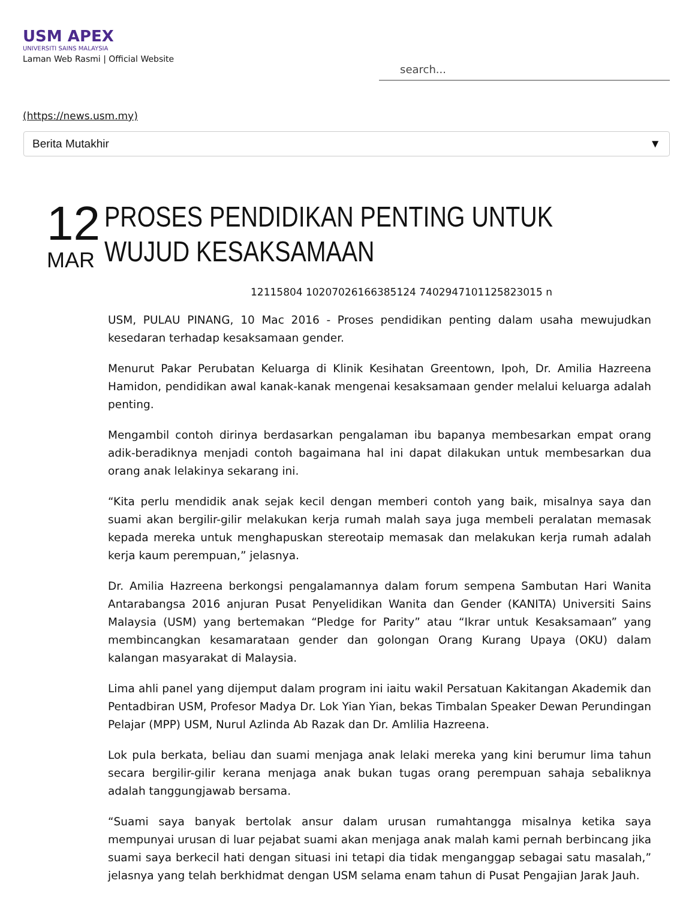USM APEX
UNIVERSITI SAINS MALAYSIA
Laman Web Rasmi | Official Website
search...
(https://news.usm.my)
Berita Mutakhir ▼
12
MAR
PROSES PENDIDIKAN PENTING UNTUK WUJUD KESAKSAMAAN
12115804 10207026166385124 7402947101125823015 n
USM, PULAU PINANG, 10 Mac 2016 - Proses pendidikan penting dalam usaha mewujudkan kesedaran terhadap kesaksamaan gender.
Menurut Pakar Perubatan Keluarga di Klinik Kesihatan Greentown, Ipoh, Dr. Amilia Hazreena Hamidon, pendidikan awal kanak-kanak mengenai kesaksamaan gender melalui keluarga adalah penting.
Mengambil contoh dirinya berdasarkan pengalaman ibu bapanya membesarkan empat orang adik-beradiknya menjadi contoh bagaimana hal ini dapat dilakukan untuk membesarkan dua orang anak lelakinya sekarang ini.
“Kita perlu mendidik anak sejak kecil dengan memberi contoh yang baik, misalnya saya dan suami akan bergilir-gilir melakukan kerja rumah malah saya juga membeli peralatan memasak kepada mereka untuk menghapuskan stereotaip memasak dan melakukan kerja rumah adalah kerja kaum perempuan,” jelasnya.
Dr. Amilia Hazreena berkongsi pengalamannya dalam forum sempena Sambutan Hari Wanita Antarabangsa 2016 anjuran Pusat Penyelidikan Wanita dan Gender (KANITA) Universiti Sains Malaysia (USM) yang bertemakan “Pledge for Parity” atau “Ikrar untuk Kesaksamaan” yang membincangkan kesamarataan gender dan golongan Orang Kurang Upaya (OKU) dalam kalangan masyarakat di Malaysia.
Lima ahli panel yang dijemput dalam program ini iaitu wakil Persatuan Kakitangan Akademik dan Pentadbiran USM, Profesor Madya Dr. Lok Yian Yian, bekas Timbalan Speaker Dewan Perundingan Pelajar (MPP) USM, Nurul Azlinda Ab Razak dan Dr. Amlilia Hazreena.
Lok pula berkata, beliau dan suami menjaga anak lelaki mereka yang kini berumur lima tahun secara bergilir-gilir kerana menjaga anak bukan tugas orang perempuan sahaja sebaliknya adalah tanggungjawab bersama.
“Suami saya banyak bertolak ansur dalam urusan rumahtangga misalnya ketika saya mempunyai urusan di luar pejabat suami akan menjaga anak malah kami pernah berbincang jika suami saya berkecil hati dengan situasi ini tetapi dia tidak menganggap sebagai satu masalah,” jelasnya yang telah berkhidmat dengan USM selama enam tahun di Pusat Pengajian Jarak Jauh.